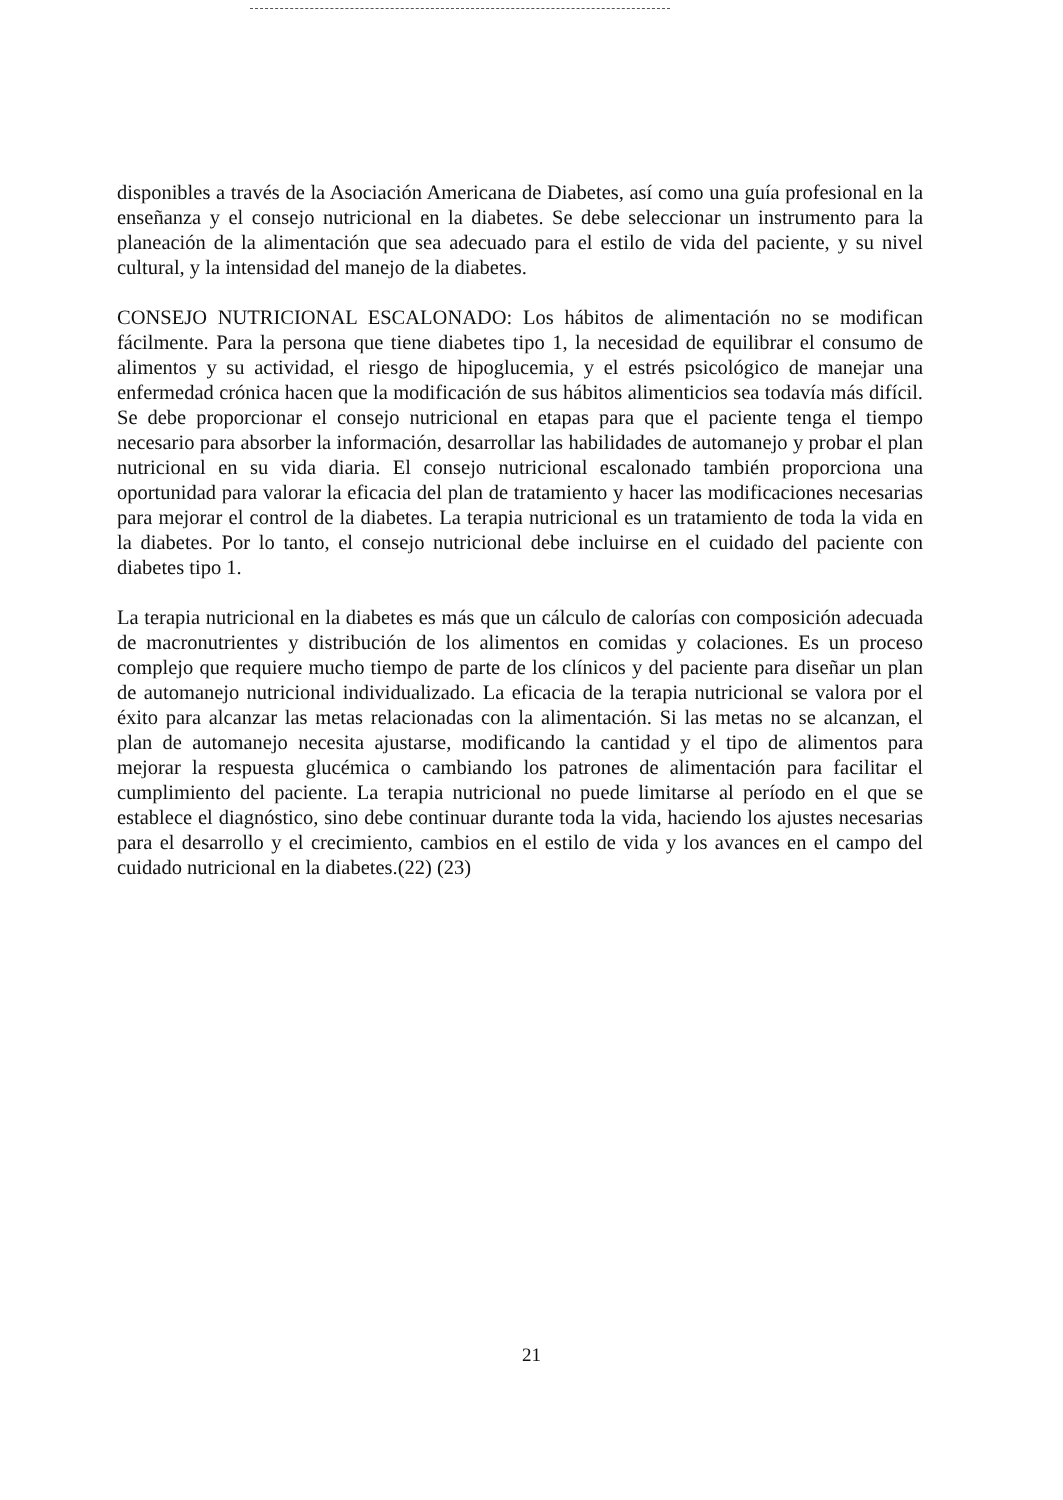disponibles a través de la Asociación Americana de Diabetes, así como una guía profesional en la enseñanza y el consejo nutricional en la diabetes. Se debe seleccionar un instrumento para la planeación de la alimentación que sea adecuado para el estilo de vida del paciente, y su nivel cultural, y la intensidad del manejo de la diabetes.
CONSEJO NUTRICIONAL ESCALONADO: Los hábitos de alimentación no se modifican fácilmente. Para la persona que tiene diabetes tipo 1, la necesidad de equilibrar el consumo de alimentos y su actividad, el riesgo de hipoglucemia, y el estrés psicológico de manejar una enfermedad crónica hacen que la modificación de sus hábitos alimenticios sea todavía más difícil. Se debe proporcionar el consejo nutricional en etapas para que el paciente tenga el tiempo necesario para absorber la información, desarrollar las habilidades de automanejo y probar el plan nutricional en su vida diaria. El consejo nutricional escalonado también proporciona una oportunidad para valorar la eficacia del plan de tratamiento y hacer las modificaciones necesarias para mejorar el control de la diabetes. La terapia nutricional es un tratamiento de toda la vida en la diabetes. Por lo tanto, el consejo nutricional debe incluirse en el cuidado del paciente con diabetes tipo 1.
La terapia nutricional en la diabetes es más que un cálculo de calorías con composición adecuada de macronutrientes y distribución de los alimentos en comidas y colaciones. Es un proceso complejo que requiere mucho tiempo de parte de los clínicos y del paciente para diseñar un plan de automanejo nutricional individualizado. La eficacia de la terapia nutricional se valora por el éxito para alcanzar las metas relacionadas con la alimentación. Si las metas no se alcanzan, el plan de automanejo necesita ajustarse, modificando la cantidad y el tipo de alimentos para mejorar la respuesta glucémica o cambiando los patrones de alimentación para facilitar el cumplimiento del paciente. La terapia nutricional no puede limitarse al período en el que se establece el diagnóstico, sino debe continuar durante toda la vida, haciendo los ajustes necesarias para el desarrollo y el crecimiento, cambios en el estilo de vida y los avances en el campo del cuidado nutricional en la diabetes.(22) (23)
21